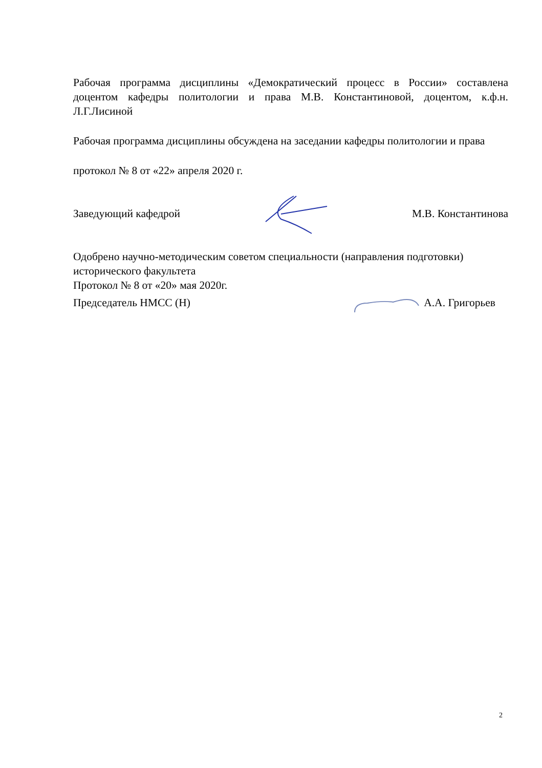Рабочая программа дисциплины «Демократический процесс в России» составлена доцентом кафедры политологии и права М.В. Константиновой, доцентом, к.ф.н. Л.Г.Лисиной
Рабочая программа дисциплины обсуждена на заседании кафедры политологии и права
протокол № 8 от «22» апреля 2020 г.
Заведующий кафедрой М.В. Константинова
Одобрено научно-методическим советом специальности (направления подготовки) исторического факультета
Протокол № 8 от «20» мая 2020г.
Председатель НМСС (Н) А.А. Григорьев
2